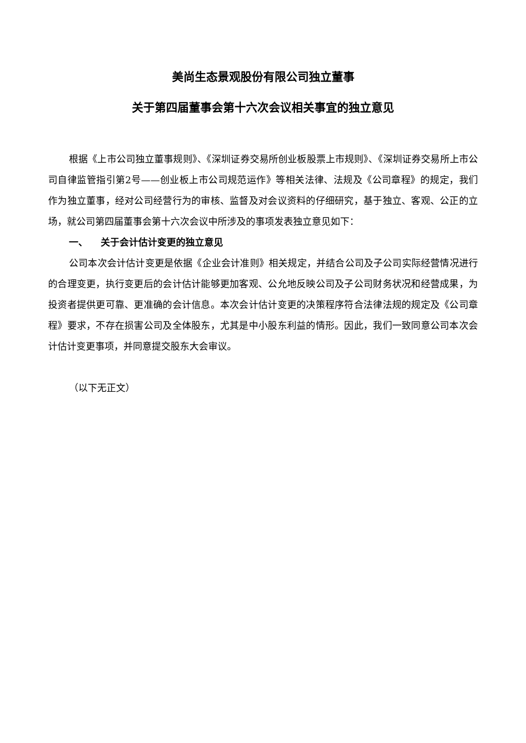美尚生态景观股份有限公司独立董事
关于第四届董事会第十六次会议相关事宜的独立意见
根据《上市公司独立董事规则》、《深圳证券交易所创业板股票上市规则》、《深圳证券交易所上市公司自律监管指引第2号——创业板上市公司规范运作》等相关法律、法规及《公司章程》的规定，我们作为独立董事，经对公司经营行为的审核、监督及对会议资料的仔细研究，基于独立、客观、公正的立场，就公司第四届董事会第十六次会议中所涉及的事项发表独立意见如下：
一、 关于会计估计变更的独立意见
公司本次会计估计变更是依据《企业会计准则》相关规定，并结合公司及子公司实际经营情况进行的合理变更，执行变更后的会计估计能够更加客观、公允地反映公司及子公司财务状况和经营成果，为投资者提供更可靠、更准确的会计信息。本次会计估计变更的决策程序符合法律法规的规定及《公司章程》要求，不存在损害公司及全体股东，尤其是中小股东利益的情形。因此，我们一致同意公司本次会计估计变更事项，并同意提交股东大会审议。
（以下无正文）